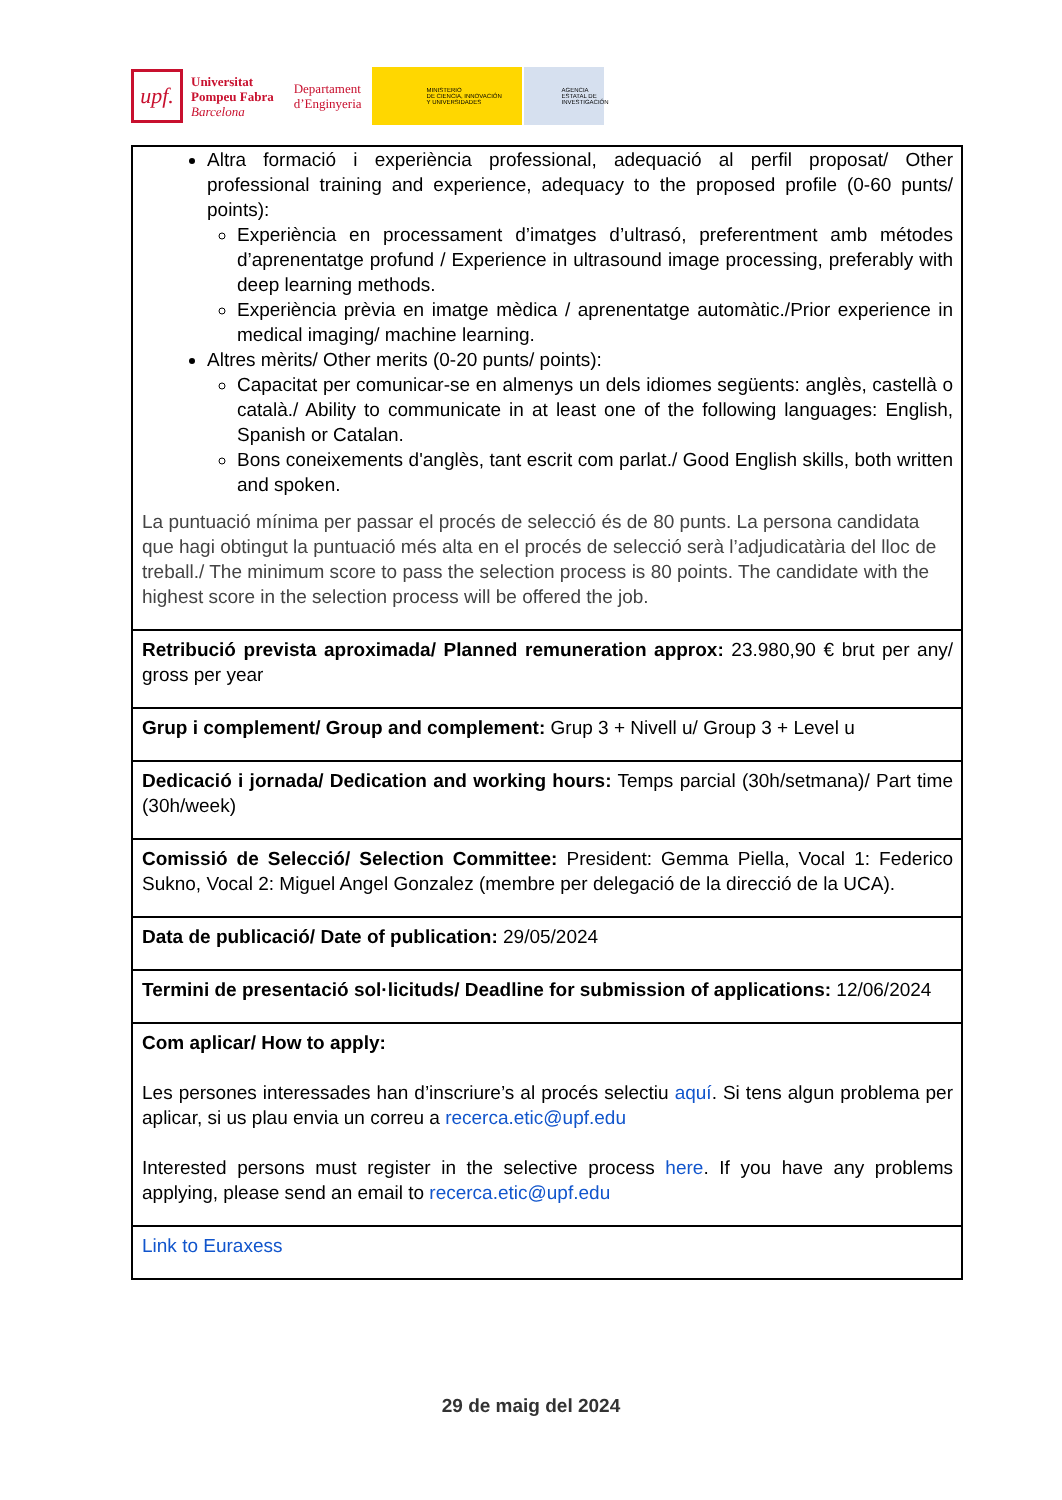upf.
Universitat
Pompeu Fabra
Barcelona
Departament
d’Enginyeria
MINISTERIO
DE CIENCIA, INNOVACIÓN
Y UNIVERSIDADES
AGENCIA
ESTATAL DE
INVESTIGACIÓN
| Altra formació i experiència professional, adequació al perfil proposat/ Other professional training and experience, adequacy to the proposed profile (0-60 punts/ points): Experiència en processament d’imatges d’ultrasó, preferentment amb métodes d’aprenentatge profund / Experience in ultrasound image processing, preferably with deep learning methods. Experiència prèvia en imatge mèdica / aprenentatge automàtic./Prior experience in medical imaging/ machine learning. Altres mèrits/ Other merits (0-20 punts/ points): Capacitat per comunicar-se en almenys un dels idiomes següents: anglès, castellà o català./ Ability to communicate in at least one of the following languages: English, Spanish or Catalan. Bons coneixements d'anglès, tant escrit com parlat./ Good English skills, both written and spoken. La puntuació mínima per passar el procés de selecció és de 80 punts. La persona candidata que hagi obtingut la puntuació més alta en el procés de selecció serà l’adjudicatària del lloc de treball./ The minimum score to pass the selection process is 80 points. The candidate with the highest score in the selection process will be offered the job. |
| Retribució prevista aproximada/ Planned remuneration approx: 23.980,90 € brut per any/ gross per year |
| Grup i complement/ Group and complement: Grup 3 + Nivell u/ Group 3 + Level u |
| Dedicació i jornada/ Dedication and working hours: Temps parcial (30h/setmana)/ Part time (30h/week) |
| Comissió de Selecció/ Selection Committee: President: Gemma Piella, Vocal 1: Federico Sukno, Vocal 2: Miguel Angel Gonzalez (membre per delegació de la direcció de la UCA). |
| Data de publicació/ Date of publication: 29/05/2024 |
| Termini de presentació sol·licituds/ Deadline for submission of applications: 12/06/2024 |
| Com aplicar/ How to apply: Les persones interessades han d’inscriure’s al procés selectiu aquí . Si tens algun problema per aplicar, si us plau envia un correu a recerca.etic@upf.edu Interested persons must register in the selective process here . If you have any problems applying, please send an email to recerca.etic@upf.edu |
| Link to Euraxess |
29 de maig del 2024